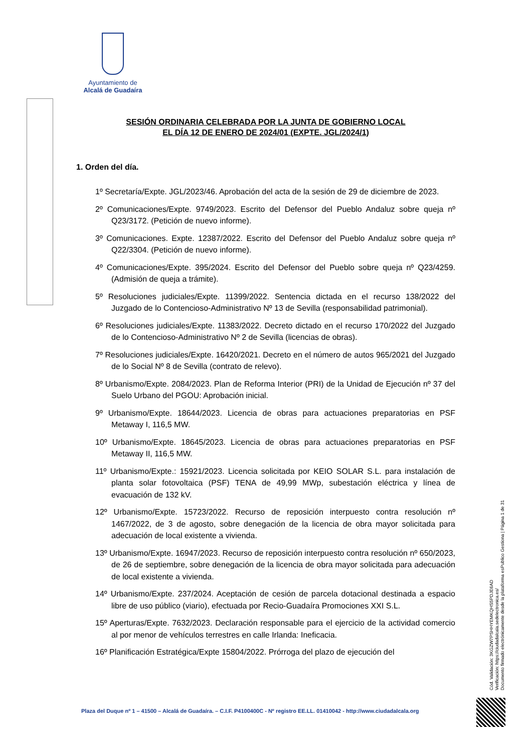Ayuntamiento de
Alcalá de Guadaíra
SESIÓN ORDINARIA CELEBRADA POR LA JUNTA DE GOBIERNO LOCAL
EL DÍA 12 DE ENERO DE 2024/01 (EXPTE. JGL/2024/1)
1. Orden del día.
1º Secretaría/Expte. JGL/2023/46. Aprobación del acta de la sesión de 29 de diciembre de 2023.
2º Comunicaciones/Expte. 9749/2023. Escrito del Defensor del Pueblo Andaluz sobre queja nº Q23/3172. (Petición de nuevo informe).
3º Comunicaciones. Expte. 12387/2022. Escrito del Defensor del Pueblo Andaluz sobre queja nº Q22/3304. (Petición de nuevo informe).
4º Comunicaciones/Expte. 395/2024. Escrito del Defensor del Pueblo sobre queja nº Q23/4259. (Admisión de queja a trámite).
5º Resoluciones judiciales/Expte. 11399/2022. Sentencia dictada en el recurso 138/2022 del Juzgado de lo Contencioso-Administrativo Nº 13 de Sevilla (responsabilidad patrimonial).
6º Resoluciones judiciales/Expte. 11383/2022. Decreto dictado en el recurso 170/2022 del Juzgado de lo Contencioso-Administrativo Nº 2 de Sevilla (licencias de obras).
7º Resoluciones judiciales/Expte. 16420/2021. Decreto en el número de autos 965/2021 del Juzgado de lo Social Nº 8 de Sevilla (contrato de relevo).
8º Urbanismo/Expte. 2084/2023. Plan de Reforma Interior (PRI) de la Unidad de Ejecución nº 37 del Suelo Urbano del PGOU: Aprobación inicial.
9º Urbanismo/Expte. 18644/2023. Licencia de obras para actuaciones preparatorias en PSF Metaway I, 116,5 MW.
10º Urbanismo/Expte. 18645/2023. Licencia de obras para actuaciones preparatorias en PSF Metaway II, 116,5 MW.
11º Urbanismo/Expte.: 15921/2023. Licencia solicitada por KEIO SOLAR S.L. para instalación de planta solar fotovoltaica (PSF) TENA de 49,99 MWp, subestación eléctrica y línea de evacuación de 132 kV.
12º Urbanismo/Expte. 15723/2022. Recurso de reposición interpuesto contra resolución nº 1467/2022, de 3 de agosto, sobre denegación de la licencia de obra mayor solicitada para adecuación de local existente a vivienda.
13º Urbanismo/Expte. 16947/2023. Recurso de reposición interpuesto contra resolución nº 650/2023, de 26 de septiembre, sobre denegación de la licencia de obra mayor solicitada para adecuación de local existente a vivienda.
14º Urbanismo/Expte. 237/2024. Aceptación de cesión de parcela dotacional destinada a espacio libre de uso público (viario), efectuada por Recio-Guadaíra Promociones XXI S.L.
15º Aperturas/Expte. 7632/2023. Declaración responsable para el ejercicio de la actividad comercio al por menor de vehículos terrestres en calle Irlanda: Ineficacia.
16º Planificación Estratégica/Expte 15804/2022. Prórroga del plazo de ejecución del
Cód. Validación: 3KGZW7PSHHYEMKQHS5PDJE6AD
Verificación: https://ciudadalcala.sedelectronica.es/
Documento firmado electrónicamente desde la plataforma esPublico Gestiona | Página 1 de 31
Plaza del Duque nº 1 – 41500 – Alcalá de Guadaíra. – C.I.F. P4100400C - Nº registro EE.LL. 01410042 - http://www.ciudadalcala.org